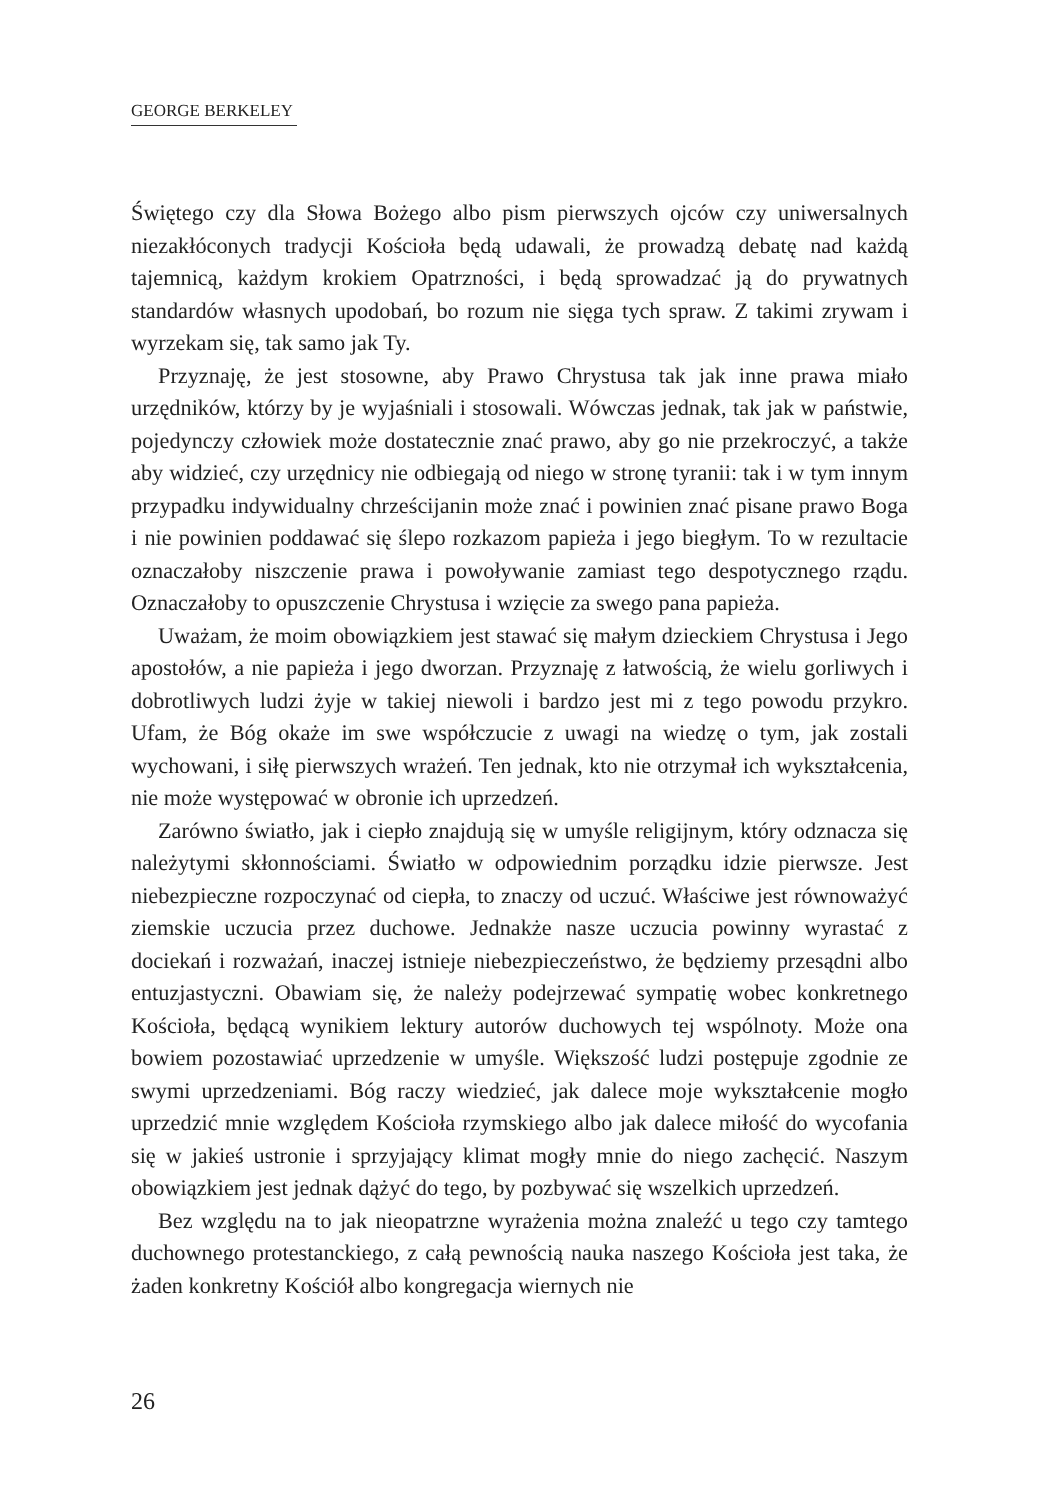GEORGE BERKELEY
Świętego czy dla Słowa Bożego albo pism pierwszych ojców czy uniwersalnych niezakłóconych tradycji Kościoła będą udawali, że prowadzą debatę nad każdą tajemnicą, każdym krokiem Opatrzności, i będą sprowadzać ją do prywatnych standardów własnych upodobań, bo rozum nie sięga tych spraw. Z takimi zrywam i wyrzekam się, tak samo jak Ty.
Przyznaję, że jest stosowne, aby Prawo Chrystusa tak jak inne prawa miało urzędników, którzy by je wyjaśniali i stosowali. Wówczas jednak, tak jak w państwie, pojedynczy człowiek może dostatecznie znać prawo, aby go nie przekroczyć, a także aby widzieć, czy urzędnicy nie odbiegają od niego w stronę tyranii: tak i w tym innym przypadku indywidualny chrześcijanin może znać i powinien znać pisane prawo Boga i nie powinien poddawać się ślepo rozkazom papieża i jego biegłym. To w rezultacie oznaczałoby niszczenie prawa i powoływanie zamiast tego despotycznego rządu. Oznaczałoby to opuszczenie Chrystusa i wzięcie za swego pana papieża.
Uważam, że moim obowiązkiem jest stawać się małym dzieckiem Chrystusa i Jego apostołów, a nie papieża i jego dworzan. Przyznaję z łatwością, że wielu gorliwych i dobrotliwych ludzi żyje w takiej niewoli i bardzo jest mi z tego powodu przykro. Ufam, że Bóg okaże im swe współczucie z uwagi na wiedzę o tym, jak zostali wychowani, i siłę pierwszych wrażeń. Ten jednak, kto nie otrzymał ich wykształcenia, nie może występować w obronie ich uprzedzeń.
Zarówno światło, jak i ciepło znajdują się w umyśle religijnym, który odznacza się należytymi skłonnościami. Światło w odpowiednim porządku idzie pierwsze. Jest niebezpieczne rozpoczynać od ciepła, to znaczy od uczuć. Właściwe jest równoważyć ziemskie uczucia przez duchowe. Jednakże nasze uczucia powinny wyrastać z dociekań i rozważań, inaczej istnieje niebezpieczeństwo, że będziemy przesądni albo entuzjastyczni. Obawiam się, że należy podejrzewać sympatię wobec konkretnego Kościoła, będącą wynikiem lektury autorów duchowych tej wspólnoty. Może ona bowiem pozostawiać uprzedzenie w umyśle. Większość ludzi postępuje zgodnie ze swymi uprzedzeniami. Bóg raczy wiedzieć, jak dalece moje wykształcenie mogło uprzedzić mnie względem Kościoła rzymskiego albo jak dalece miłość do wycofania się w jakieś ustronie i sprzyjający klimat mogły mnie do niego zachęcić. Naszym obowiązkiem jest jednak dążyć do tego, by pozbywać się wszelkich uprzedzeń.
Bez względu na to jak nieopatrzne wyrażenia można znaleźć u tego czy tamtego duchownego protestanckiego, z całą pewnością nauka naszego Kościoła jest taka, że żaden konkretny Kościół albo kongregacja wiernych nie
26